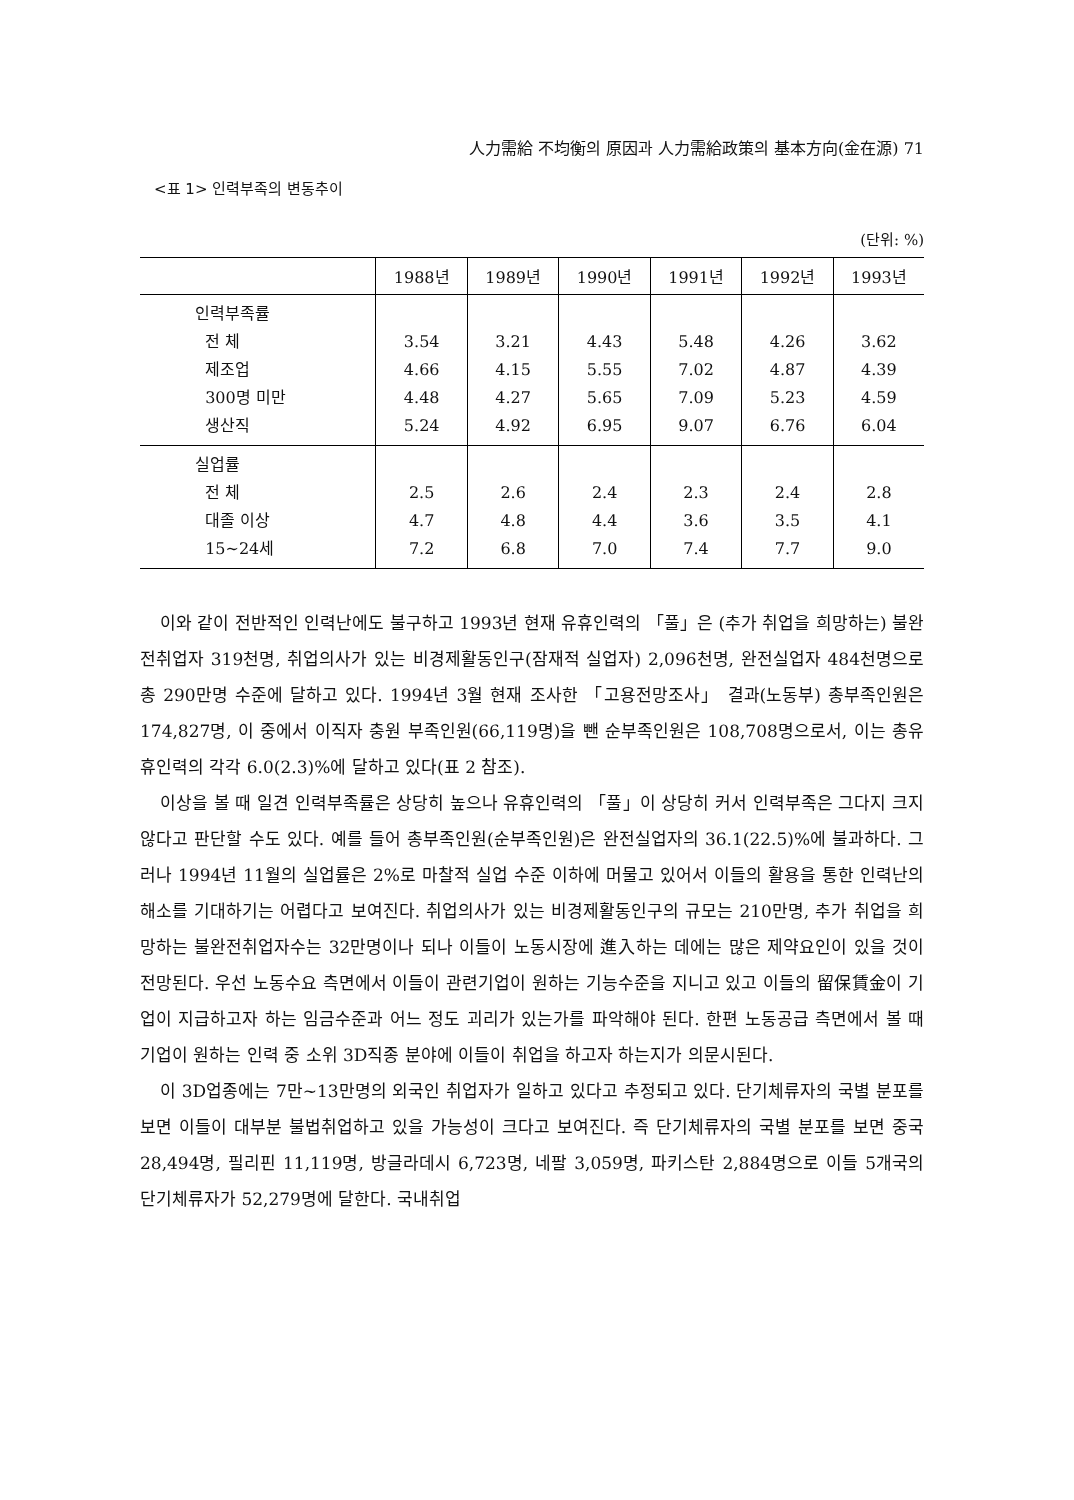人力需給 不均衡의 原因과 人力需給政策의 基本方向(金在源) 71
<표 1> 인력부족의 변동추이
(단위: %)
| | 1988년 | 1989년 | 1990년 | 1991년 | 1992년 | 1993년 |
| --- | --- | --- | --- | --- | --- | --- |
| 인력부족률 전 체 제조업 300명 미만 생산직 | 3.54 4.66 4.48 5.24 | 3.21 4.15 4.27 4.92 | 4.43 5.55 5.65 6.95 | 5.48 7.02 7.09 9.07 | 4.26 4.87 5.23 6.76 | 3.62 4.39 4.59 6.04 |
| 실업률 전 체 대졸 이상 15~24세 | 2.5 4.7 7.2 | 2.6 4.8 6.8 | 2.4 4.4 7.0 | 2.3 3.6 7.4 | 2.4 3.5 7.7 | 2.8 4.1 9.0 |
이와 같이 전반적인 인력난에도 불구하고 1993년 현재 유휴인력의 「풀」은 (추가 취업을 희망하는) 불완전취업자 319천명, 취업의사가 있는 비경제활동인구(잠재적 실업자) 2,096천명, 완전실업자 484천명으로 총 290만명 수준에 달하고 있다. 1994년 3월 현재 조사한 「고용전망조사」 결과(노동부) 총부족인원은 174,827명, 이 중에서 이직자 충원 부족인원(66,119명)을 뺀 순부족인원은 108,708명으로서, 이는 총유휴인력의 각각 6.0(2.3)%에 달하고 있다(표 2 참조).
이상을 볼 때 일견 인력부족률은 상당히 높으나 유휴인력의 「풀」이 상당히 커서 인력부족은 그다지 크지 않다고 판단할 수도 있다. 예를 들어 총부족인원(순부족인원)은 완전실업자의 36.1(22.5)%에 불과하다. 그러나 1994년 11월의 실업률은 2%로 마찰적 실업 수준 이하에 머물고 있어서 이들의 활용을 통한 인력난의 해소를 기대하기는 어렵다고 보여진다. 취업의사가 있는 비경제활동인구의 규모는 210만명, 추가 취업을 희망하는 불완전취업자수는 32만명이나 되나 이들이 노동시장에 進入하는 데에는 많은 제약요인이 있을 것이 전망된다. 우선 노동수요 측면에서 이들이 관련기업이 원하는 기능수준을 지니고 있고 이들의 留保賃金이 기업이 지급하고자 하는 임금수준과 어느 정도 괴리가 있는가를 파악해야 된다. 한편 노동공급 측면에서 볼 때 기업이 원하는 인력 중 소위 3D직종 분야에 이들이 취업을 하고자 하는지가 의문시된다.
이 3D업종에는 7만~13만명의 외국인 취업자가 일하고 있다고 추정되고 있다. 단기체류자의 국별 분포를 보면 이들이 대부분 불법취업하고 있을 가능성이 크다고 보여진다. 즉 단기체류자의 국별 분포를 보면 중국 28,494명, 필리핀 11,119명, 방글라데시 6,723명, 네팔 3,059명, 파키스탄 2,884명으로 이들 5개국의 단기체류자가 52,279명에 달한다. 국내취업